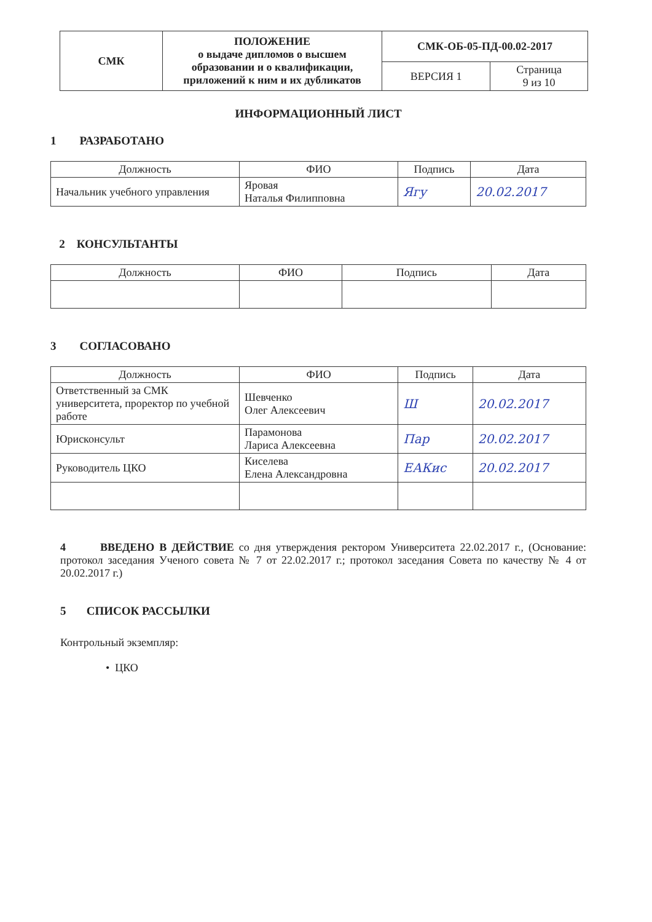| СМК | ПОЛОЖЕНИЕ о выдаче дипломов о высшем образовании и о квалификации, приложений к ним и их дубликатов | СМК-ОБ-05-ПД-00.02-2017 | |
| | | ВЕРСИЯ 1 | Страница 9 из 10 |
ИНФОРМАЦИОННЫЙ ЛИСТ
1 РАЗРАБОТАНО
| Должность | ФИО | Подпись | Дата |
| --- | --- | --- | --- |
| Начальник учебного управления | Яровая Наталья Филипповна | Ягу | 20.02.2017 |
2 КОНСУЛЬТАНТЫ
| Должность | ФИО | Подпись | Дата |
| --- | --- | --- | --- |
3 СОГЛАСОВАНО
| Должность | ФИО | Подпись | Дата |
| --- | --- | --- | --- |
| Ответственный за СМК университета, проректор по учебной работе | Шевченко Олег Алексеевич | Ш | 20.02.2017 |
| Юрисконсульт | Парамонова Лариса Алексеевна | Пар | 20.02.2017 |
| Руководитель ЦКО | Киселева Елена Александровна | ЕАКис | 20.02.2017 |
4 ВВЕДЕНО В ДЕЙСТВИЕ со дня утверждения ректором Университета 22.02.2017 г., (Основание: протокол заседания Ученого совета № 7 от 22.02.2017 г.; протокол заседания Совета по качеству № 4 от 20.02.2017 г.)
5 СПИСОК РАССЫЛКИ
Контрольный экземпляр:
• ЦКО